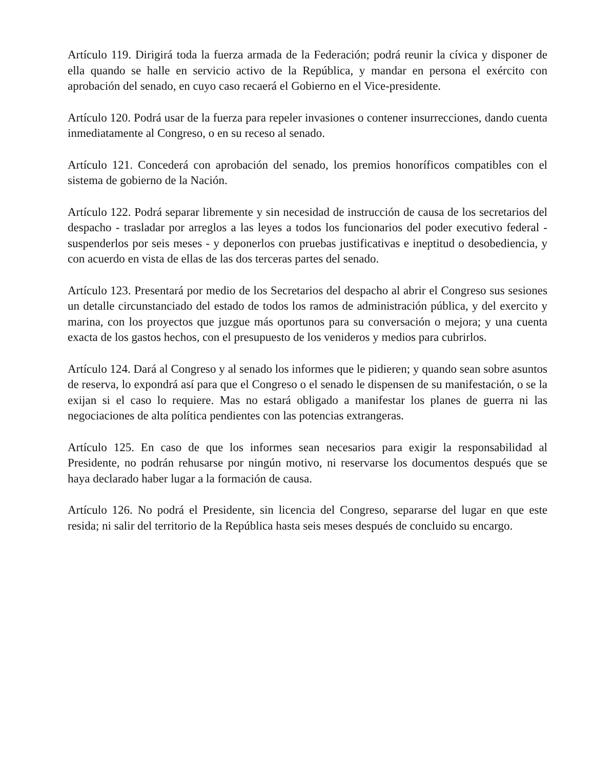Artículo 119. Dirigirá toda la fuerza armada de la Federación; podrá reunir la cívica y disponer de ella quando se halle en servicio activo de la República, y mandar en persona el exército con aprobación del senado, en cuyo caso recaerá el Gobierno en el Vice-presidente.
Artículo 120. Podrá usar de la fuerza para repeler invasiones o contener insurrecciones, dando cuenta inmediatamente al Congreso, o en su receso al senado.
Artículo 121. Concederá con aprobación del senado, los premios honoríficos compatibles con el sistema de gobierno de la Nación.
Artículo 122. Podrá separar libremente y sin necesidad de instrucción de causa de los secretarios del despacho - trasladar por arreglos a las leyes a todos los funcionarios del poder executivo federal - suspenderlos por seis meses - y deponerlos con pruebas justificativas e ineptitud o desobediencia, y con acuerdo en vista de ellas de las dos terceras partes del senado.
Artículo 123. Presentará por medio de los Secretarios del despacho al abrir el Congreso sus sesiones un detalle circunstanciado del estado de todos los ramos de administración pública, y del exercito y marina, con los proyectos que juzgue más oportunos para su conversación o mejora; y una cuenta exacta de los gastos hechos, con el presupuesto de los venideros y medios para cubrirlos.
Artículo 124. Dará al Congreso y al senado los informes que le pidieren; y quando sean sobre asuntos de reserva, lo expondrá así para que el Congreso o el senado le dispensen de su manifestación, o se la exijan si el caso lo requiere. Mas no estará obligado a manifestar los planes de guerra ni las negociaciones de alta política pendientes con las potencias extrangeras.
Artículo 125. En caso de que los informes sean necesarios para exigir la responsabilidad al Presidente, no podrán rehusarse por ningún motivo, ni reservarse los documentos después que se haya declarado haber lugar a la formación de causa.
Artículo 126. No podrá el Presidente, sin licencia del Congreso, separarse del lugar en que este resida; ni salir del territorio de la República hasta seis meses después de concluido su encargo.